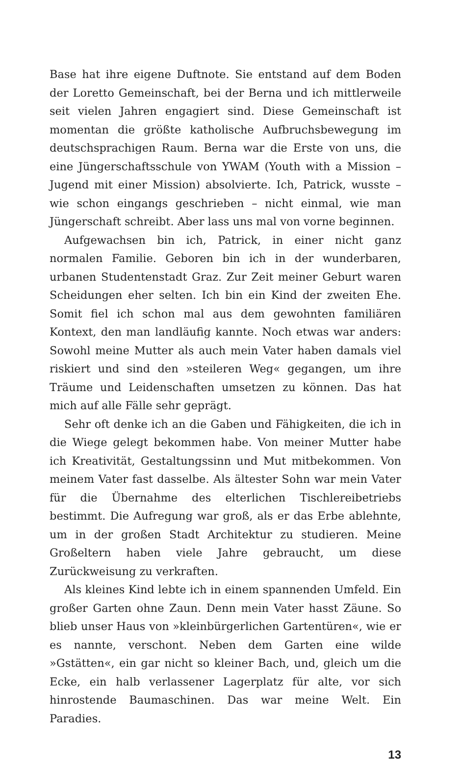Base hat ihre eigene Duftnote. Sie entstand auf dem Boden der Loretto Gemeinschaft, bei der Berna und ich mittlerweile seit vielen Jahren engagiert sind. Diese Gemeinschaft ist momentan die größte katholische Aufbruchsbewegung im deutschsprachigen Raum. Berna war die Erste von uns, die eine Jüngerschaftsschule von YWAM (Youth with a Mission – Jugend mit einer Mission) absolvierte. Ich, Patrick, wusste – wie schon eingangs geschrieben – nicht einmal, wie man Jüngerschaft schreibt. Aber lass uns mal von vorne beginnen.
Aufgewachsen bin ich, Patrick, in einer nicht ganz normalen Familie. Geboren bin ich in der wunderbaren, urbanen Studentenstadt Graz. Zur Zeit meiner Geburt waren Scheidungen eher selten. Ich bin ein Kind der zweiten Ehe. Somit fiel ich schon mal aus dem gewohnten familiären Kontext, den man landläufig kannte. Noch etwas war anders: Sowohl meine Mutter als auch mein Vater haben damals viel riskiert und sind den »steileren Weg« gegangen, um ihre Träume und Leidenschaften umsetzen zu können. Das hat mich auf alle Fälle sehr geprägt.
Sehr oft denke ich an die Gaben und Fähigkeiten, die ich in die Wiege gelegt bekommen habe. Von meiner Mutter habe ich Kreativität, Gestaltungssinn und Mut mitbekommen. Von meinem Vater fast dasselbe. Als ältester Sohn war mein Vater für die Übernahme des elterlichen Tischlereibetriebs bestimmt. Die Aufregung war groß, als er das Erbe ablehnte, um in der großen Stadt Architektur zu studieren. Meine Großeltern haben viele Jahre gebraucht, um diese Zurückweisung zu verkraften.
Als kleines Kind lebte ich in einem spannenden Umfeld. Ein großer Garten ohne Zaun. Denn mein Vater hasst Zäune. So blieb unser Haus von »kleinbürgerlichen Gartentüren«, wie er es nannte, verschont. Neben dem Garten eine wilde »Gstätten«, ein gar nicht so kleiner Bach, und, gleich um die Ecke, ein halb verlassener Lagerplatz für alte, vor sich hinrostende Baumaschinen. Das war meine Welt. Ein Paradies.
13